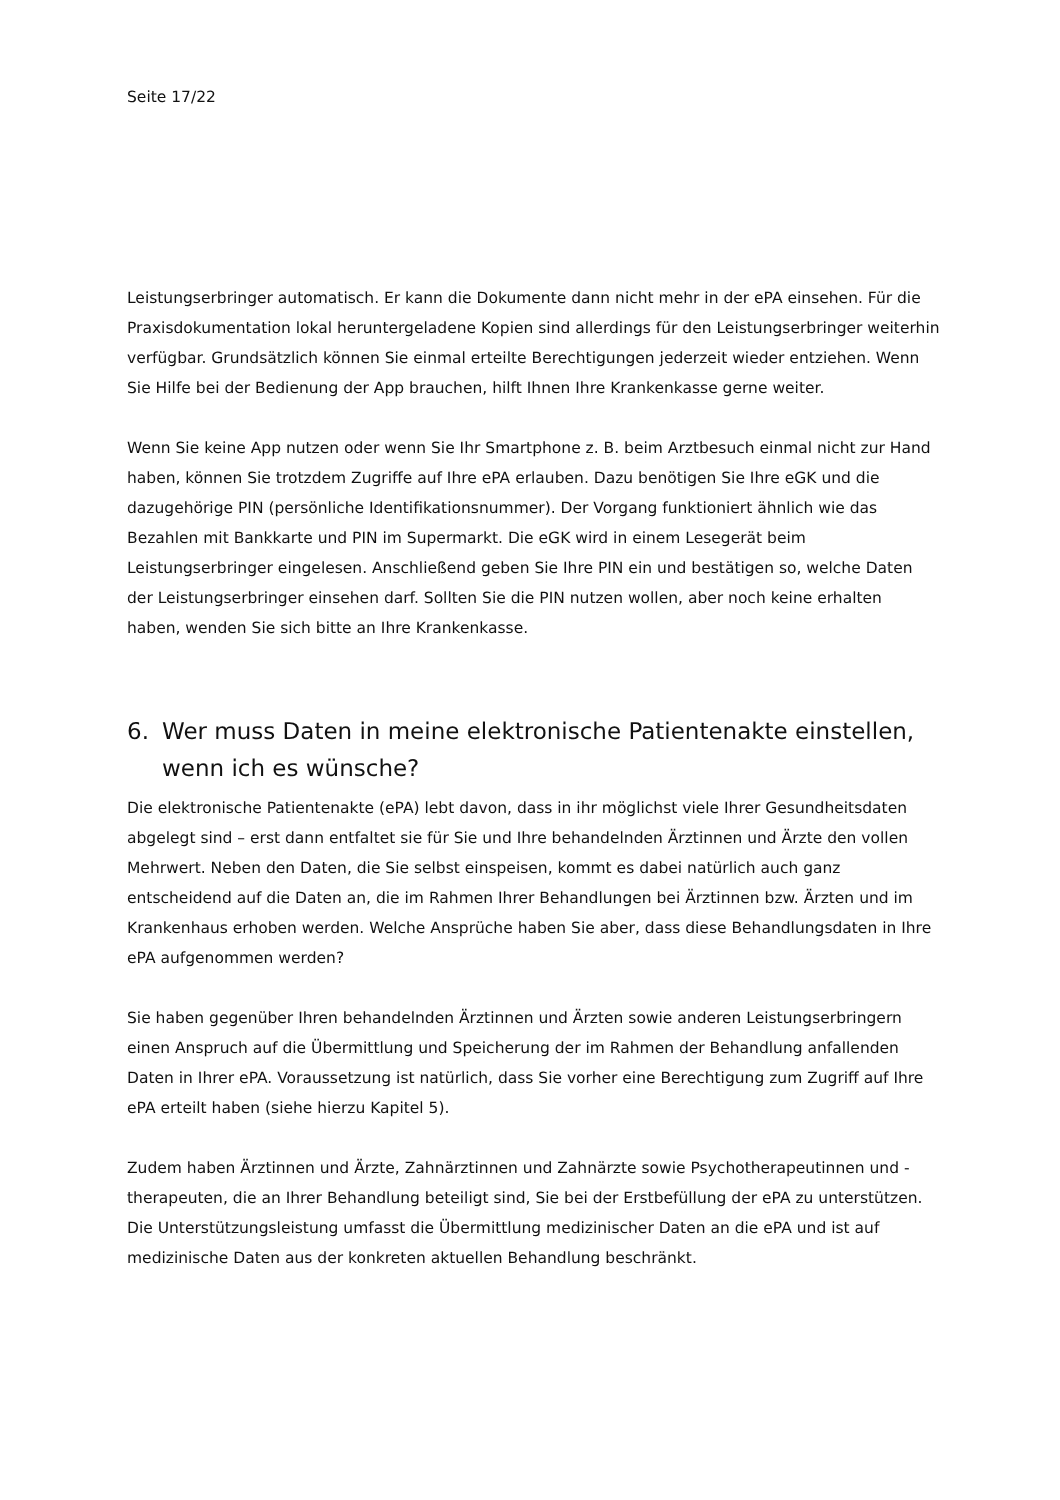Seite 17/22
Leistungserbringer automatisch. Er kann die Dokumente dann nicht mehr in der ePA einsehen. Für die Praxisdokumentation lokal heruntergeladene Kopien sind allerdings für den Leistungser­bringer weiterhin verfügbar. Grundsätzlich können Sie einmal erteilte Berechtigungen jederzeit wieder entziehen. Wenn Sie Hilfe bei der Bedienung der App brauchen, hilft Ihnen Ihre Kranken­kasse gerne weiter.
Wenn Sie keine App nutzen oder wenn Sie Ihr Smartphone z. B. beim Arztbesuch einmal nicht zur Hand haben, können Sie trotzdem Zugriffe auf Ihre ePA erlauben. Dazu benötigen Sie Ihre eGK und die dazugehörige PIN (persönliche Identifikationsnummer). Der Vorgang funktioniert ähnlich wie das Bezahlen mit Bankkarte und PIN im Supermarkt. Die eGK wird in einem Lesegerät beim Leistungserbringer eingelesen. Anschließend geben Sie Ihre PIN ein und bestätigen so, welche Daten der Leistungserbringer einsehen darf. Sollten Sie die PIN nutzen wollen, aber noch keine erhalten haben, wenden Sie sich bitte an Ihre Krankenkasse.
6. Wer muss Daten in meine elektronische Patientenakte einstellen, wenn ich es wünsche?
Die elektronische Patientenakte (ePA) lebt davon, dass in ihr möglichst viele Ihrer Gesundheitsda­ten abgelegt sind – erst dann entfaltet sie für Sie und Ihre behandelnden Ärztinnen und Ärzte den vollen Mehrwert. Neben den Daten, die Sie selbst einspeisen, kommt es dabei natürlich auch ganz entscheidend auf die Daten an, die im Rahmen Ihrer Behandlungen bei Ärztinnen bzw. Ärzten und im Krankenhaus erhoben werden. Welche Ansprüche haben Sie aber, dass diese Behandlungsda­ten in Ihre ePA aufgenommen werden?
Sie haben gegenüber Ihren behandelnden Ärztinnen und Ärzten sowie anderen Leistungserbrin­gern einen Anspruch auf die Übermittlung und Speicherung der im Rahmen der Behandlung an­fallenden Daten in Ihrer ePA. Voraussetzung ist natürlich, dass Sie vorher eine Berechtigung zum Zugriff auf Ihre ePA erteilt haben (siehe hierzu Kapitel 5).
Zudem haben Ärztinnen und Ärzte, Zahnärztinnen und Zahnärzte sowie Psychotherapeutinnen und -therapeuten, die an Ihrer Behandlung beteiligt sind, Sie bei der Erstbefüllung der ePA zu un­terstützen. Die Unterstützungsleistung umfasst die Übermittlung medizinischer Daten an die ePA und ist auf medizinische Daten aus der konkreten aktuellen Behandlung beschränkt.